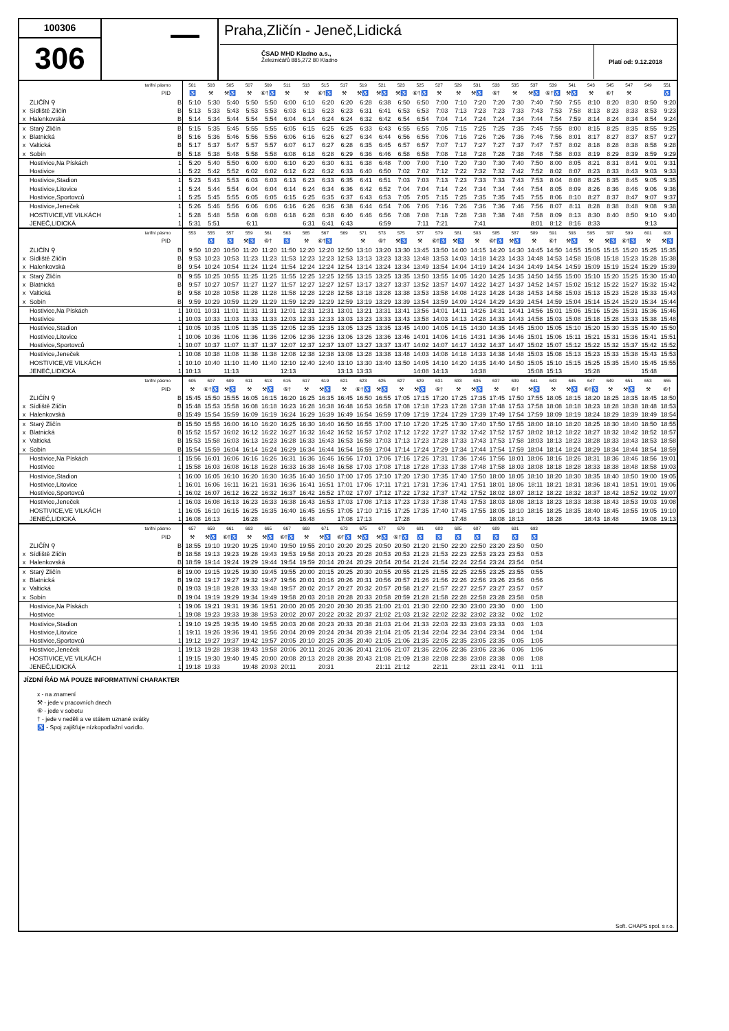100306
306
▬▬▬
Praha,Zličín - Jeneč,Lidická
ČSAD MHD Kladno a.s.,
Železničářů 885,272 80 Kladno
Platí od: 9.12.2018
| | tarifní pásmo | | 501 | 503 | 505 | 507 | 509 | 511 | 513 | 515 | 517 | 519 | 521 | 523 | 525 | 527 | 529 | 531 | 533 | 535 | 537 | 539 | 541 | 543 | 545 | 547 | 549 | 551 |
| | PID | | ♿ | ⚒ | ⚒♿ | ⚒ | ⑥†♿ | ⚒ | ⚒ | ⑥†♿ | ⚒ | ⚒♿ | ⚒♿ | ⚒♿ | ⑥†♿ | ⚒ | ⚒ | ⚒♿ | ⑥† | ⚒ | ⚒♿ | ⑥†♿ | ⚒♿ | ⚒ | ⑥† | ⚒ | | ♿ |
| | ZLIČÍN ⚲ | B | 5:10 | 5:30 | 5:40 | 5:50 | 5:50 | 6:00 | 6:10 | 6:20 | 6:20 | 6:28 | 6:38 | 6:50 | 6:50 | 7:00 | 7:10 | 7:20 | 7:20 | 7:30 | 7:40 | 7:50 | 7:55 | 8:10 | 8:20 | 8:30 | 8:50 | 9:20 |
| x | Sídliště Zličín | B | 5:13 | 5:33 | 5:43 | 5:53 | 5:53 | 6:03 | 6:13 | 6:23 | 6:23 | 6:31 | 6:41 | 6:53 | 6:53 | 7:03 | 7:13 | 7:23 | 7:23 | 7:33 | 7:43 | 7:53 | 7:58 | 8:13 | 8:23 | 8:33 | 8:53 | 9:23 |
| x | Halenkovská | B | 5:14 | 5:34 | 5:44 | 5:54 | 5:54 | 6:04 | 6:14 | 6:24 | 6:24 | 6:32 | 6:42 | 6:54 | 6:54 | 7:04 | 7:14 | 7:24 | 7:24 | 7:34 | 7:44 | 7:54 | 7:59 | 8:14 | 8:24 | 8:34 | 8:54 | 9:24 |
| x | Starý Zličín | B | 5:15 | 5:35 | 5:45 | 5:55 | 5:55 | 6:05 | 6:15 | 6:25 | 6:25 | 6:33 | 6:43 | 6:55 | 6:55 | 7:05 | 7:15 | 7:25 | 7:25 | 7:35 | 7:45 | 7:55 | 8:00 | 8:15 | 8:25 | 8:35 | 8:55 | 9:25 |
| x | Blatnická | B | 5:16 | 5:36 | 5:46 | 5:56 | 5:56 | 6:06 | 6:16 | 6:26 | 6:27 | 6:34 | 6:44 | 6:56 | 6:56 | 7:06 | 7:16 | 7:26 | 7:26 | 7:36 | 7:46 | 7:56 | 8:01 | 8:17 | 8:27 | 8:37 | 8:57 | 9:27 |
| x | Valtická | B | 5:17 | 5:37 | 5:47 | 5:57 | 5:57 | 6:07 | 6:17 | 6:27 | 6:28 | 6:35 | 6:45 | 6:57 | 6:57 | 7:07 | 7:17 | 7:27 | 7:27 | 7:37 | 7:47 | 7:57 | 8:02 | 8:18 | 8:28 | 8:38 | 8:58 | 9:28 |
| x | Sobín | B | 5:18 | 5:38 | 5:48 | 5:58 | 5:58 | 6:08 | 6:18 | 6:28 | 6:29 | 6:36 | 6:46 | 6:58 | 6:58 | 7:08 | 7:18 | 7:28 | 7:28 | 7:38 | 7:48 | 7:58 | 8:03 | 8:19 | 8:29 | 8:39 | 8:59 | 9:29 |
| | Hostivice,Na Pískách | 1 | 5:20 | 5:40 | 5:50 | 6:00 | 6:00 | 6:10 | 6:20 | 6:30 | 6:31 | 6:38 | 6:48 | 7:00 | 7:00 | 7:10 | 7:20 | 7:30 | 7:30 | 7:40 | 7:50 | 8:00 | 8:05 | 8:21 | 8:31 | 8:41 | 9:01 | 9:31 |
| | Hostivice | 1 | 5:22 | 5:42 | 5:52 | 6:02 | 6:02 | 6:12 | 6:22 | 6:32 | 6:33 | 6:40 | 6:50 | 7:02 | 7:02 | 7:12 | 7:22 | 7:32 | 7:32 | 7:42 | 7:52 | 8:02 | 8:07 | 8:23 | 8:33 | 8:43 | 9:03 | 9:33 |
| | Hostivice,Stadion | 1 | 5:23 | 5:43 | 5:53 | 6:03 | 6:03 | 6:13 | 6:23 | 6:33 | 6:35 | 6:41 | 6:51 | 7:03 | 7:03 | 7:13 | 7:23 | 7:33 | 7:33 | 7:43 | 7:53 | 8:04 | 8:08 | 8:25 | 8:35 | 8:45 | 9:05 | 9:35 |
| | Hostivice,Litovice | 1 | 5:24 | 5:44 | 5:54 | 6:04 | 6:04 | 6:14 | 6:24 | 6:34 | 6:36 | 6:42 | 6:52 | 7:04 | 7:04 | 7:14 | 7:24 | 7:34 | 7:34 | 7:44 | 7:54 | 8:05 | 8:09 | 8:26 | 8:36 | 8:46 | 9:06 | 9:36 |
| | Hostivice,Sportovců | 1 | 5:25 | 5:45 | 5:55 | 6:05 | 6:05 | 6:15 | 6:25 | 6:35 | 6:37 | 6:43 | 6:53 | 7:05 | 7:05 | 7:15 | 7:25 | 7:35 | 7:35 | 7:45 | 7:55 | 8:06 | 8:10 | 8:27 | 8:37 | 8:47 | 9:07 | 9:37 |
| | Hostivice,Jeneček | 1 | 5:26 | 5:46 | 5:56 | 6:06 | 6:06 | 6:16 | 6:26 | 6:36 | 6:38 | 6:44 | 6:54 | 7:06 | 7:06 | 7:16 | 7:26 | 7:36 | 7:36 | 7:46 | 7:56 | 8:07 | 8:11 | 8:28 | 8:38 | 8:48 | 9:08 | 9:38 |
| | HOSTIVICE,VE VILKÁCH | 1 | 5:28 | 5:48 | 5:58 | 6:08 | 6:08 | 6:18 | 6:28 | 6:38 | 6:40 | 6:46 | 6:56 | 7:08 | 7:08 | 7:18 | 7:28 | 7:38 | 7:38 | 7:48 | 7:58 | 8:09 | 8:13 | 8:30 | 8:40 | 8:50 | 9:10 | 9:40 |
| | JENEČ,LIDICKÁ | 1 | 5:31 | 5:51 | | 6:11 | | | 6:31 | 6:41 | 6:43 | | 6:59 | | 7:11 | 7:21 | | 7:41 | | | 8:01 | 8:12 | 8:16 | 8:33 | | | 9:13 | |
| | tarifní pásmo | | 553 | 555 | 557 | 559 | 561 | 563 | 565 | 567 | 569 | 571 | 573 | 575 | 577 | 579 | 581 | 583 | 585 | 587 | 589 | 591 | 593 | 595 | 597 | 599 | 601 | 603 |
| | PID | | | ♿ | ♿ | ⚒♿ | ⑥† | ♿ | ⚒ | ⑥†♿ | | ⚒ | ⑥† | ⚒♿ | ⚒ | ⑥†♿ | ⚒♿ | ⚒ | ⑥†♿ | ⚒♿ | ⚒ | ⑥† | ⚒♿ | ⚒ | ⚒♿ | ⑥†♿ | ⚒ | ⚒♿ |
| | ZLIČÍN ⚲ | B | 9:50 | 10:20 | 10:50 | 11:20 | 11:20 | 11:50 | 12:20 | 12:20 | 12:50 | 13:10 | 13:20 | 13:30 | 13:45 | 13:50 | 14:00 | 14:15 | 14:20 | 14:30 | 14:45 | 14:50 | 14:55 | 15:05 | 15:15 | 15:20 | 15:25 | 15:35 |
| x | Sídliště Zličín | B | 9:53 | 10:23 | 10:53 | 11:23 | 11:23 | 11:53 | 12:23 | 12:23 | 12:53 | 13:13 | 13:23 | 13:33 | 13:48 | 13:53 | 14:03 | 14:18 | 14:23 | 14:33 | 14:48 | 14:53 | 14:58 | 15:08 | 15:18 | 15:23 | 15:28 | 15:38 |
| x | Halenkovská | B | 9:54 | 10:24 | 10:54 | 11:24 | 11:24 | 11:54 | 12:24 | 12:24 | 12:54 | 13:14 | 13:24 | 13:34 | 13:49 | 13:54 | 14:04 | 14:19 | 14:24 | 14:34 | 14:49 | 14:54 | 14:59 | 15:09 | 15:19 | 15:24 | 15:29 | 15:39 |
| x | Starý Zličín | B | 9:55 | 10:25 | 10:55 | 11:25 | 11:25 | 11:55 | 12:25 | 12:25 | 12:55 | 13:15 | 13:25 | 13:35 | 13:50 | 13:55 | 14:05 | 14:20 | 14:25 | 14:35 | 14:50 | 14:55 | 15:00 | 15:10 | 15:20 | 15:25 | 15:30 | 15:40 |
| x | Blatnická | B | 9:57 | 10:27 | 10:57 | 11:27 | 11:27 | 11:57 | 12:27 | 12:27 | 12:57 | 13:17 | 13:27 | 13:37 | 13:52 | 13:57 | 14:07 | 14:22 | 14:27 | 14:37 | 14:52 | 14:57 | 15:02 | 15:12 | 15:22 | 15:27 | 15:32 | 15:42 |
| x | Valtická | B | 9:58 | 10:28 | 10:58 | 11:28 | 11:28 | 11:58 | 12:28 | 12:28 | 12:58 | 13:18 | 13:28 | 13:38 | 13:53 | 13:58 | 14:08 | 14:23 | 14:28 | 14:38 | 14:53 | 14:58 | 15:03 | 15:13 | 15:23 | 15:28 | 15:33 | 15:43 |
| x | Sobín | B | 9:59 | 10:29 | 10:59 | 11:29 | 11:29 | 11:59 | 12:29 | 12:29 | 12:59 | 13:19 | 13:29 | 13:39 | 13:54 | 13:59 | 14:09 | 14:24 | 14:29 | 14:39 | 14:54 | 14:59 | 15:04 | 15:14 | 15:24 | 15:29 | 15:34 | 15:44 |
| | Hostivice,Na Pískách | 1 | 10:01 | 10:31 | 11:01 | 11:31 | 11:31 | 12:01 | 12:31 | 12:31 | 13:01 | 13:21 | 13:31 | 13:41 | 13:56 | 14:01 | 14:11 | 14:26 | 14:31 | 14:41 | 14:56 | 15:01 | 15:06 | 15:16 | 15:26 | 15:31 | 15:36 | 15:46 |
| | Hostivice | 1 | 10:03 | 10:33 | 11:03 | 11:33 | 11:33 | 12:03 | 12:33 | 12:33 | 13:03 | 13:23 | 13:33 | 13:43 | 13:58 | 14:03 | 14:13 | 14:28 | 14:33 | 14:43 | 14:58 | 15:03 | 15:08 | 15:18 | 15:28 | 15:33 | 15:38 | 15:48 |
| | Hostivice,Stadion | 1 | 10:05 | 10:35 | 11:05 | 11:35 | 11:35 | 12:05 | 12:35 | 12:35 | 13:05 | 13:25 | 13:35 | 13:45 | 14:00 | 14:05 | 14:15 | 14:30 | 14:35 | 14:45 | 15:00 | 15:05 | 15:10 | 15:20 | 15:30 | 15:35 | 15:40 | 15:50 |
| | Hostivice,Litovice | 1 | 10:06 | 10:36 | 11:06 | 11:36 | 11:36 | 12:06 | 12:36 | 12:36 | 13:06 | 13:26 | 13:36 | 13:46 | 14:01 | 14:06 | 14:16 | 14:31 | 14:36 | 14:46 | 15:01 | 15:06 | 15:11 | 15:21 | 15:31 | 15:36 | 15:41 | 15:51 |
| | Hostivice,Sportovců | 1 | 10:07 | 10:37 | 11:07 | 11:37 | 11:37 | 12:07 | 12:37 | 12:37 | 13:07 | 13:27 | 13:37 | 13:47 | 14:02 | 14:07 | 14:17 | 14:32 | 14:37 | 14:47 | 15:02 | 15:07 | 15:12 | 15:22 | 15:32 | 15:37 | 15:42 | 15:52 |
| | Hostivice,Jeneček | 1 | 10:08 | 10:38 | 11:08 | 11:38 | 11:38 | 12:08 | 12:38 | 12:38 | 13:08 | 13:28 | 13:38 | 13:48 | 14:03 | 14:08 | 14:18 | 14:33 | 14:38 | 14:48 | 15:03 | 15:08 | 15:13 | 15:23 | 15:33 | 15:38 | 15:43 | 15:53 |
| | HOSTIVICE,VE VILKÁCH | 1 | 10:10 | 10:40 | 11:10 | 11:40 | 11:40 | 12:10 | 12:40 | 12:40 | 13:10 | 13:30 | 13:40 | 13:50 | 14:05 | 14:10 | 14:20 | 14:35 | 14:40 | 14:50 | 15:05 | 15:10 | 15:15 | 15:25 | 15:35 | 15:40 | 15:45 | 15:55 |
| | JENEČ,LIDICKÁ | 1 | 10:13 | | 11:13 | | | 12:13 | | | 13:13 | 13:33 | | | 14:08 | 14:13 | | 14:38 | | | 15:08 | 15:13 | | 15:28 | | | 15:48 | |
| | tarifní pásmo | | 605 | 607 | 609 | 611 | 613 | 615 | 617 | 619 | 621 | 623 | 625 | 627 | 629 | 631 | 633 | 635 | 637 | 639 | 641 | 643 | 645 | 647 | 649 | 651 | 653 | 655 |
| | PID | | ⚒ | ⑥†♿ | ⚒♿ | ⚒ | ⚒♿ | ⑥† | ⚒ | ⚒♿ | ⚒ | ⑥†♿ | ⚒♿ | ⚒ | ⚒♿ | ⑥† | ⚒ | ⚒♿ | ⚒ | ⑥† | ⚒♿ | ⚒ | ⚒♿ | ⑥†♿ | ⚒ | ⚒♿ | ⚒ | ⑥† |
| | ZLIČÍN ⚲ | B | 15:45 | 15:50 | 15:55 | 16:05 | 16:15 | 16:20 | 16:25 | 16:35 | 16:45 | 16:50 | 16:55 | 17:05 | 17:15 | 17:20 | 17:25 | 17:35 | 17:45 | 17:50 | 17:55 | 18:05 | 18:15 | 18:20 | 18:25 | 18:35 | 18:45 | 18:50 |
| x | Sídliště Zličín | B | 15:48 | 15:53 | 15:58 | 16:08 | 16:18 | 16:23 | 16:28 | 16:38 | 16:48 | 16:53 | 16:58 | 17:08 | 17:18 | 17:23 | 17:28 | 17:38 | 17:48 | 17:53 | 17:58 | 18:08 | 18:18 | 18:23 | 18:28 | 18:38 | 18:48 | 18:53 |
| x | Halenkovská | B | 15:49 | 15:54 | 15:59 | 16:09 | 16:19 | 16:24 | 16:29 | 16:39 | 16:49 | 16:54 | 16:59 | 17:09 | 17:19 | 17:24 | 17:29 | 17:39 | 17:49 | 17:54 | 17:59 | 18:09 | 18:19 | 18:24 | 18:29 | 18:39 | 18:49 | 18:54 |
| x | Starý Zličín | B | 15:50 | 15:55 | 16:00 | 16:10 | 16:20 | 16:25 | 16:30 | 16:40 | 16:50 | 16:55 | 17:00 | 17:10 | 17:20 | 17:25 | 17:30 | 17:40 | 17:50 | 17:55 | 18:00 | 18:10 | 18:20 | 18:25 | 18:30 | 18:40 | 18:50 | 18:55 |
| x | Blatnická | B | 15:52 | 15:57 | 16:02 | 16:12 | 16:22 | 16:27 | 16:32 | 16:42 | 16:52 | 16:57 | 17:02 | 17:12 | 17:22 | 17:27 | 17:32 | 17:42 | 17:52 | 17:57 | 18:02 | 18:12 | 18:22 | 18:27 | 18:32 | 18:42 | 18:52 | 18:57 |
| x | Valtická | B | 15:53 | 15:58 | 16:03 | 16:13 | 16:23 | 16:28 | 16:33 | 16:43 | 16:53 | 16:58 | 17:03 | 17:13 | 17:23 | 17:28 | 17:33 | 17:43 | 17:53 | 17:58 | 18:03 | 18:13 | 18:23 | 18:28 | 18:33 | 18:43 | 18:53 | 18:58 |
| x | Sobín | B | 15:54 | 15:59 | 16:04 | 16:14 | 16:24 | 16:29 | 16:34 | 16:44 | 16:54 | 16:59 | 17:04 | 17:14 | 17:24 | 17:29 | 17:34 | 17:44 | 17:54 | 17:59 | 18:04 | 18:14 | 18:24 | 18:29 | 18:34 | 18:44 | 18:54 | 18:59 |
| | Hostivice,Na Pískách | 1 | 15:56 | 16:01 | 16:06 | 16:16 | 16:26 | 16:31 | 16:36 | 16:46 | 16:56 | 17:01 | 17:06 | 17:16 | 17:26 | 17:31 | 17:36 | 17:46 | 17:56 | 18:01 | 18:06 | 18:16 | 18:26 | 18:31 | 18:36 | 18:46 | 18:56 | 19:01 |
| | Hostivice | 1 | 15:58 | 16:03 | 16:08 | 16:18 | 16:28 | 16:33 | 16:38 | 16:48 | 16:58 | 17:03 | 17:08 | 17:18 | 17:28 | 17:33 | 17:38 | 17:48 | 17:58 | 18:03 | 18:08 | 18:18 | 18:28 | 18:33 | 18:38 | 18:48 | 18:58 | 19:03 |
| | Hostivice,Stadion | 1 | 16:00 | 16:05 | 16:10 | 16:20 | 16:30 | 16:35 | 16:40 | 16:50 | 17:00 | 17:05 | 17:10 | 17:20 | 17:30 | 17:35 | 17:40 | 17:50 | 18:00 | 18:05 | 18:10 | 18:20 | 18:30 | 18:35 | 18:40 | 18:50 | 19:00 | 19:05 |
| | Hostivice,Litovice | 1 | 16:01 | 16:06 | 16:11 | 16:21 | 16:31 | 16:36 | 16:41 | 16:51 | 17:01 | 17:06 | 17:11 | 17:21 | 17:31 | 17:36 | 17:41 | 17:51 | 18:01 | 18:06 | 18:11 | 18:21 | 18:31 | 18:36 | 18:41 | 18:51 | 19:01 | 19:06 |
| | Hostivice,Sportovců | 1 | 16:02 | 16:07 | 16:12 | 16:22 | 16:32 | 16:37 | 16:42 | 16:52 | 17:02 | 17:07 | 17:12 | 17:22 | 17:32 | 17:37 | 17:42 | 17:52 | 18:02 | 18:07 | 18:12 | 18:22 | 18:32 | 18:37 | 18:42 | 18:52 | 19:02 | 19:07 |
| | Hostivice,Jeneček | 1 | 16:03 | 16:08 | 16:13 | 16:23 | 16:33 | 16:38 | 16:43 | 16:53 | 17:03 | 17:08 | 17:13 | 17:23 | 17:33 | 17:38 | 17:43 | 17:53 | 18:03 | 18:08 | 18:13 | 18:23 | 18:33 | 18:38 | 18:43 | 18:53 | 19:03 | 19:08 |
| | HOSTIVICE,VE VILKÁCH | 1 | 16:05 | 16:10 | 16:15 | 16:25 | 16:35 | 16:40 | 16:45 | 16:55 | 17:05 | 17:10 | 17:15 | 17:25 | 17:35 | 17:40 | 17:45 | 17:55 | 18:05 | 18:10 | 18:15 | 18:25 | 18:35 | 18:40 | 18:45 | 18:55 | 19:05 | 19:10 |
| | JENEČ,LIDICKÁ | 1 | 16:08 | 16:13 | | 16:28 | | | 16:48 | | 17:08 | 17:13 | | 17:28 | | | 17:48 | | 18:08 | 18:13 | | 18:28 | | 18:43 | 18:48 | | 19:08 | 19:13 |
| | tarifní pásmo | | 657 | 659 | 661 | 663 | 665 | 667 | 669 | 671 | 673 | 675 | 677 | 679 | 681 | 683 | 685 | 687 | 689 | 691 | 693 | | | | | | | |
| | PID | | ⚒ | ⚒♿ | ⑥†♿ | ⚒ | ⚒♿ | ⑥†♿ | ⚒ | ⚒♿ | ⑥†♿ | ⚒♿ | ⚒♿ | ⑥†♿ | ♿ | ♿ | ♿ | ♿ | ♿ | ♿ | ♿ | | | | | | | |
| | ZLIČÍN ⚲ | B | 18:55 | 19:10 | 19:20 | 19:25 | 19:40 | 19:50 | 19:55 | 20:10 | 20:20 | 20:25 | 20:50 | 20:50 | 21:20 | 21:50 | 22:20 | 22:50 | 23:20 | 23:50 | 0:50 | | | | | | | |
| x | Sídliště Zličín | B | 18:58 | 19:13 | 19:23 | 19:28 | 19:43 | 19:53 | 19:58 | 20:13 | 20:23 | 20:28 | 20:53 | 20:53 | 21:23 | 21:53 | 22:23 | 22:53 | 23:23 | 23:53 | 0:53 | | | | | | | |
| x | Halenkovská | B | 18:59 | 19:14 | 19:24 | 19:29 | 19:44 | 19:54 | 19:59 | 20:14 | 20:24 | 20:29 | 20:54 | 20:54 | 21:24 | 21:54 | 22:24 | 22:54 | 23:24 | 23:54 | 0:54 | | | | | | | |
| x | Starý Zličín | B | 19:00 | 19:15 | 19:25 | 19:30 | 19:45 | 19:55 | 20:00 | 20:15 | 20:25 | 20:30 | 20:55 | 20:55 | 21:25 | 21:55 | 22:25 | 22:55 | 23:25 | 23:55 | 0:55 | | | | | | | |
| x | Blatnická | B | 19:02 | 19:17 | 19:27 | 19:32 | 19:47 | 19:56 | 20:01 | 20:16 | 20:26 | 20:31 | 20:56 | 20:57 | 21:26 | 21:56 | 22:26 | 22:56 | 23:26 | 23:56 | 0:56 | | | | | | | |
| x | Valtická | B | 19:03 | 19:18 | 19:28 | 19:33 | 19:48 | 19:57 | 20:02 | 20:17 | 20:27 | 20:32 | 20:57 | 20:58 | 21:27 | 21:57 | 22:27 | 22:57 | 23:27 | 23:57 | 0:57 | | | | | | | |
| x | Sobín | B | 19:04 | 19:19 | 19:29 | 19:34 | 19:49 | 19:58 | 20:03 | 20:18 | 20:28 | 20:33 | 20:58 | 20:59 | 21:28 | 21:58 | 22:28 | 22:58 | 23:28 | 23:58 | 0:58 | | | | | | | |
| | Hostivice,Na Pískách | 1 | 19:06 | 19:21 | 19:31 | 19:36 | 19:51 | 20:00 | 20:05 | 20:20 | 20:30 | 20:35 | 21:00 | 21:01 | 21:30 | 22:00 | 22:30 | 23:00 | 23:30 | 0:00 | 1:00 | | | | | | | |
| | Hostivice | 1 | 19:08 | 19:23 | 19:33 | 19:38 | 19:53 | 20:02 | 20:07 | 20:22 | 20:32 | 20:37 | 21:02 | 21:03 | 21:32 | 22:02 | 22:32 | 23:02 | 23:32 | 0:02 | 1:02 | | | | | | | |
| | Hostivice,Stadion | 1 | 19:10 | 19:25 | 19:35 | 19:40 | 19:55 | 20:03 | 20:08 | 20:23 | 20:33 | 20:38 | 21:03 | 21:04 | 21:33 | 22:03 | 22:33 | 23:03 | 23:33 | 0:03 | 1:03 | | | | | | | |
| | Hostivice,Litovice | 1 | 19:11 | 19:26 | 19:36 | 19:41 | 19:56 | 20:04 | 20:09 | 20:24 | 20:34 | 20:39 | 21:04 | 21:05 | 21:34 | 22:04 | 22:34 | 23:04 | 23:34 | 0:04 | 1:04 | | | | | | | |
| | Hostivice,Sportovců | 1 | 19:12 | 19:27 | 19:37 | 19:42 | 19:57 | 20:05 | 20:10 | 20:25 | 20:35 | 20:40 | 21:05 | 21:06 | 21:35 | 22:05 | 22:35 | 23:05 | 23:35 | 0:05 | 1:05 | | | | | | | |
| | Hostivice,Jeneček | 1 | 19:13 | 19:28 | 19:38 | 19:43 | 19:58 | 20:06 | 20:11 | 20:26 | 20:36 | 20:41 | 21:06 | 21:07 | 21:36 | 22:06 | 22:36 | 23:06 | 23:36 | 0:06 | 1:06 | | | | | | | |
| | HOSTIVICE,VE VILKÁCH | 1 | 19:15 | 19:30 | 19:40 | 19:45 | 20:00 | 20:08 | 20:13 | 20:28 | 20:38 | 20:43 | 21:08 | 21:09 | 21:38 | 22:08 | 22:38 | 23:08 | 23:38 | 0:08 | 1:08 | | | | | | | |
| | JENEČ,LIDICKÁ | 1 | 19:18 | 19:33 | | 19:48 | 20:03 | 20:11 | | 20:31 | | | 21:11 | 21:12 | | 22:11 | | 23:11 | 23:41 | 0:11 | 1:11 | | | | | | | |
JÍZDNÍ ŘÁD MÁ POUZE INFORMATIVNÍ CHARAKTER
x - na znamení
⚒ - jede v pracovních dnech
⑥ - jede v sobotu
† - jede v neděli a ve státem uznané svátky
♿ - Spoj zajišťuje nízkopodlažní vozidlo.
Soft. CHAPS spol. s r.o.